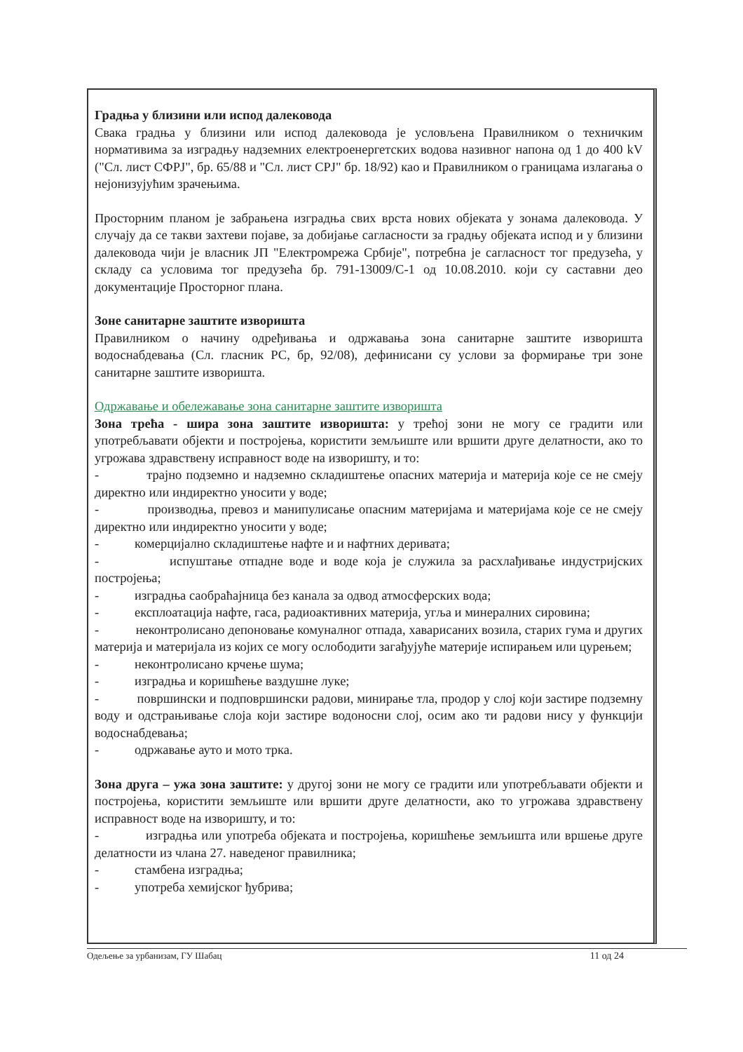Градња у близини или испод далековода
Свака градња у близини или испод далековода је условљена Правилником о техничким нормативима за изградњу надземних електроенергетских водова називног напона од 1 до 400 kV ("Сл. лист СФРЈ", бр. 65/88 и "Сл. лист СРЈ" бр. 18/92) као и Правилником о границама излагања о нејонизујућим зрачењима.
Просторним планом је забрањена изградња свих врста нових објеката у зонама далековода. У случају да се такви захтеви појаве, за добијање сагласности за градњу објеката испод и у близини далековода чији је власник ЈП "Електромрежа Србије", потребна је сагласност тог предузећа, у складу са условима тог предузећа бр. 791-13009/С-1 од 10.08.2010. који су саставни део документације Просторног плана.
Зоне санитарне заштите изворишта
Правилником о начину одређивања и одржавања зона санитарне заштите изворишта водоснабдевања (Сл. гласник РС, бр, 92/08), дефинисани су услови за формирање три зоне санитарне заштите изворишта.
Одржавање и обележавање зона санитарне заштите изворишта
Зона трећа - шира зона заштите изворишта: у трећој зони не могу се градити или употребљавати објекти и постројења, користити земљиште или вршити друге делатности, ако то угрожава здравствену исправност воде на изворишту, и то:
- трајно подземно и надземно складиштење опасних материја и материја које се не смеју директно или индиректно уносити у воде;
- производња, превоз и манипулисање опасним материјама и материјама које се не смеју директно или индиректно уносити у воде;
- комерцијално складиштење нафте и и нафтних деривата;
- испуштање отпадне воде и воде која је служила за расхлађивање индустријских постројења;
- изградња саобраћајница без канала за одвод атмосферских вода;
- експлоатација нафте, гаса, радиоактивних материја, угља и минералних сировина;
- неконтролисано депоновање комуналног отпада, хаварисаних возила, старих гума и других материја и материјала из којих се могу ослободити загађујуће материје испирањем или цурењем;
- неконтролисано крчење шума;
- изградња и коришћење ваздушне луке;
- површински и подповршински радови, минирање тла, продор у слој који застире подземну воду и одстрањивање слоја који застире водоносни слој, осим ако ти радови нису у функцији водоснабдевања;
- одржавање ауто и мото трка.
Зона друга – ужа зона заштите: у другој зони не могу се градити или употребљавати објекти и постројења, користити земљиште или вршити друге делатности, ако то угрожава здравствену исправност воде на изворишту, и то:
- изградња или употреба објеката и постројења, коришћење земљишта или вршење друге делатности из члана 27. наведеног правилника;
- стамбена изградња;
- употреба хемијског ђубрива;
Одељење за урбанизам, ГУ Шабац 11 од 24